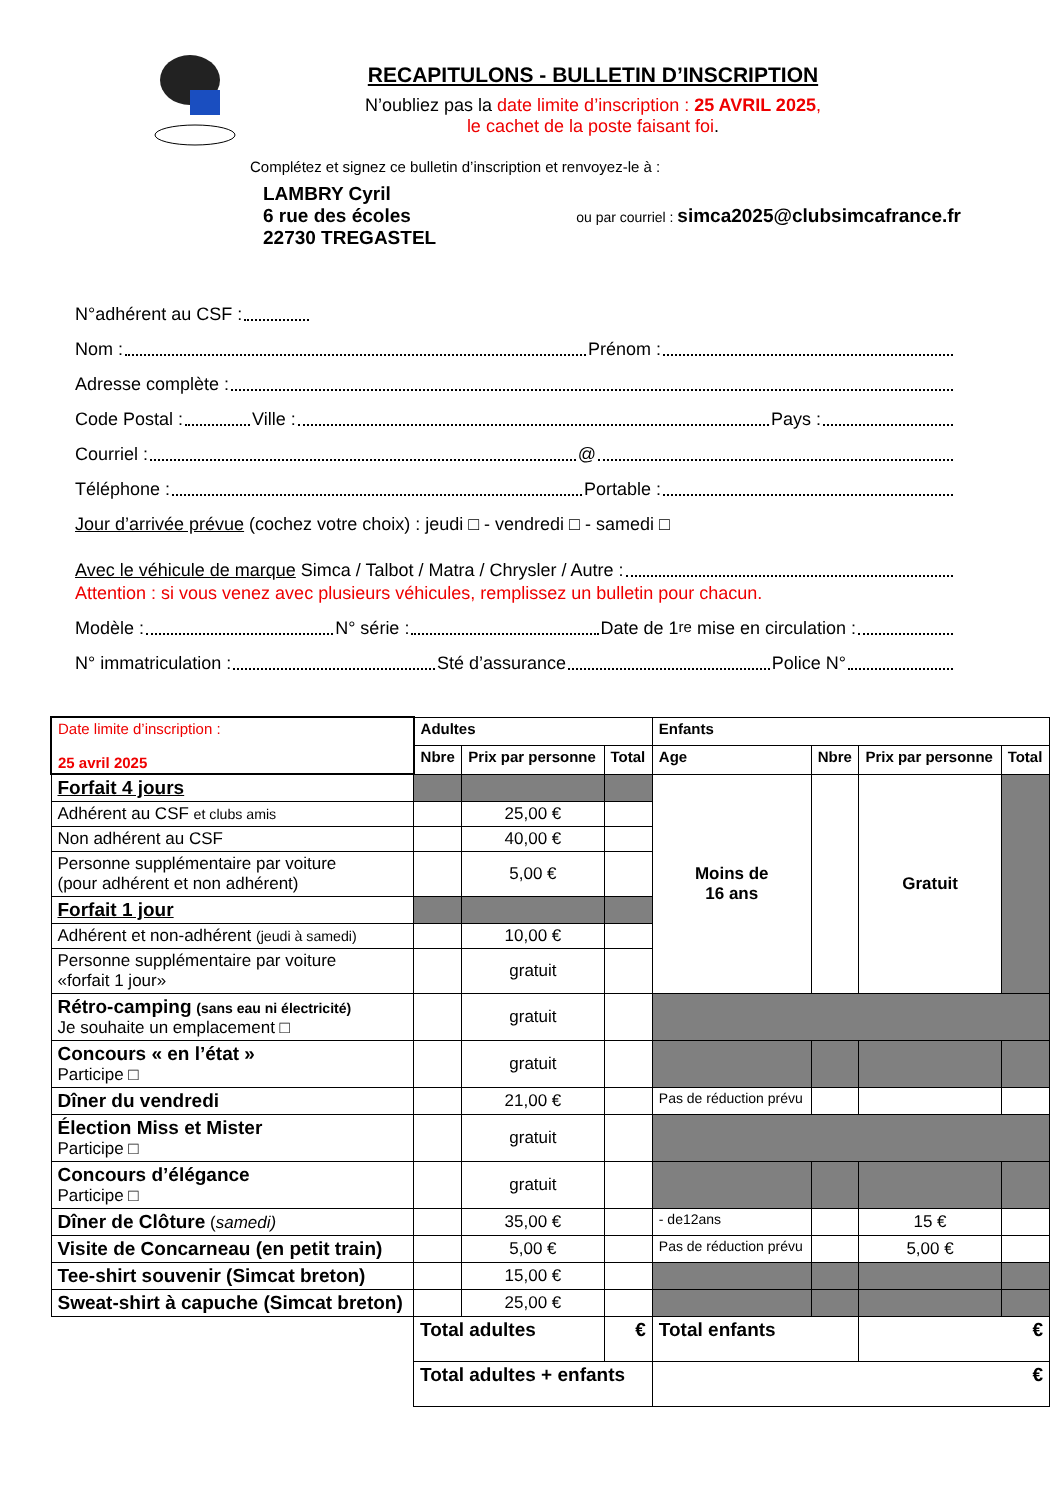RECAPITULONS - BULLETIN D’INSCRIPTION
N’oubliez pas la date limite d’inscription : 25 AVRIL 2025,
le cachet de la poste faisant foi.
Complétez et signez ce bulletin d’inscription et renvoyez-le à :
LAMBRY Cyril
6 rue des écoles
22730 TREGASTEL
ou par courriel : simca2025@clubsimcafrance.fr
N°adhérent au CSF :
Nom : Prénom :
Adresse complète :
Code Postal : Ville : Pays :
Courriel : @
Téléphone : Portable :
Jour d’arrivée prévue (cochez votre choix) : jeudi □ - vendredi □ - samedi □
Avec le véhicule de marque Simca / Talbot / Matra / Chrysler / Autre :
Attention : si vous venez avec plusieurs véhicules, remplissez un bulletin pour chacun.
Modèle : N° série : Date de 1<sup>re</sup> mise en circulation :
N° immatriculation : Sté d’assurance Police N°
| Date limite d’inscription : 25 avril 2025 | Adultes | | | Enfants | | | |
| | Nbre | Prix par personne | Total | Age | Nbre | Prix par personne | Total |
| Forfait 4 jours | | | | Moins de 16 ans | | Gratuit | |
| Adhérent au CSF et clubs amis | | 25,00 € | | | | | |
| Non adhérent au CSF | | 40,00 € | | | | | |
| Personne supplémentaire par voiture (pour adhérent et non adhérent) | | 5,00 € | | | | | |
| Forfait 1 jour | | | | | | | |
| Adhérent et non-adhérent (jeudi à samedi) | | 10,00 € | | | | | |
| Personne supplémentaire par voiture «forfait 1 jour» | | gratuit | | | | | |
| Rétro-camping (sans eau ni électricité) Je souhaite un emplacement □ | | gratuit | | | | | |
| Concours « en l’état » Participe □ | | gratuit | | | | | |
| Dîner du vendredi | | 21,00 € | | Pas de réduction prévu | | | |
| Élection Miss et Mister Participe □ | | gratuit | | | | | |
| Concours d’élégance Participe □ | | gratuit | | | | | |
| Dîner de Clôture ( samedi) | | 35,00 € | | - de12ans | | 15 € | |
| Visite de Concarneau (en petit train) | | 5,00 € | | Pas de réduction prévu | | 5,00 € | |
| Tee-shirt souvenir (Simcat breton) | | 15,00 € | | | | | |
| Sweat-shirt à capuche (Simcat breton) | | 25,00 € | | | | | |
| | Total adultes | | € | Total enfants | | € | |
| | Total adultes + enfants | | | € | | | |